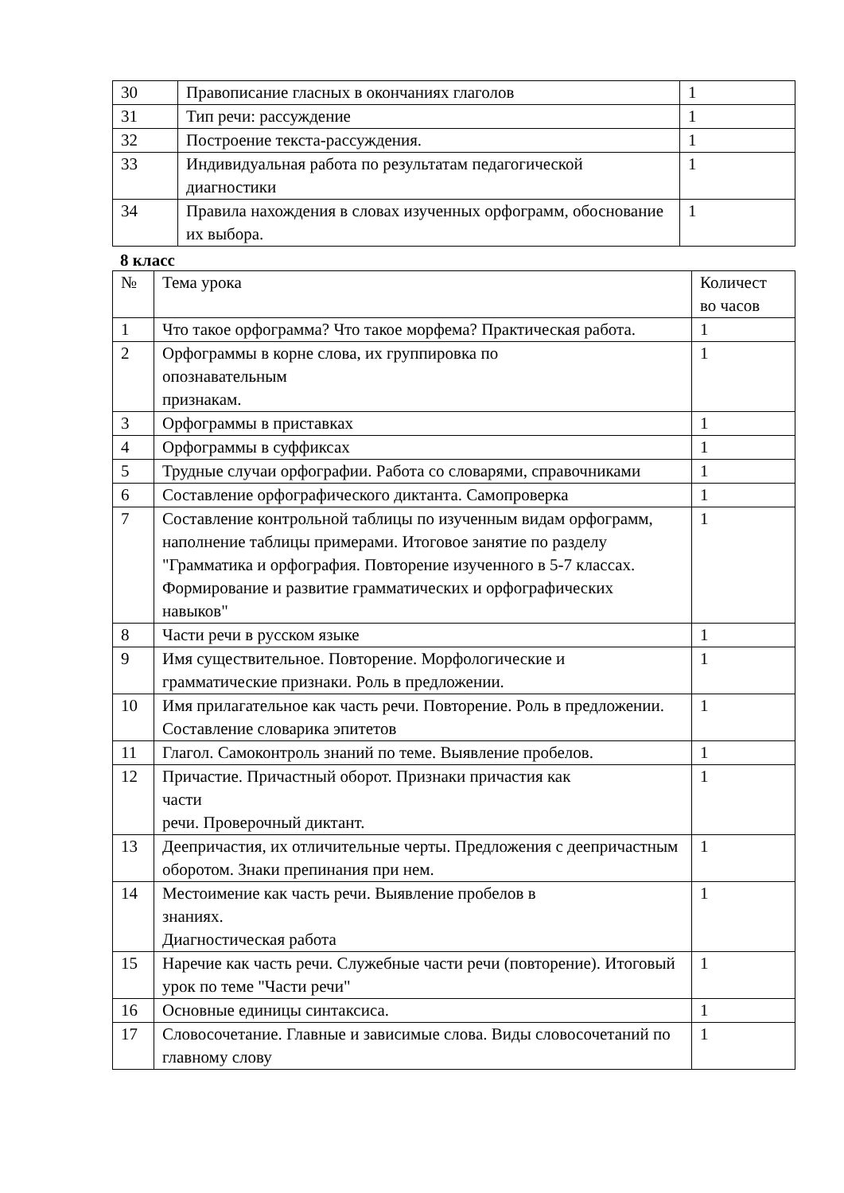| 30 | Правописание гласных в окончаниях глаголов | 1 |
| 31 | Тип речи: рассуждение | 1 |
| 32 | Построение текста-рассуждения. | 1 |
| 33 | Индивидуальная работа по результатам педагогической диагностики | 1 |
| 34 | Правила нахождения в словах изученных орфограмм, обоснование их выбора. | 1 |
8 класс
| № | Тема урока | Количест во часов |
| --- | --- | --- |
| 1 | Что такое орфограмма? Что такое морфема? Практическая работа. | 1 |
| 2 | Орфограммы в корне слова, их группировка по опознавательным признакам. | 1 |
| 3 | Орфограммы в приставках | 1 |
| 4 | Орфограммы в суффиксах | 1 |
| 5 | Трудные случаи орфографии. Работа со словарями, справочниками | 1 |
| 6 | Составление орфографического диктанта. Самопроверка | 1 |
| 7 | Составление контрольной таблицы по изученным видам орфограмм, наполнение таблицы примерами. Итоговое занятие по разделу "Грамматика и орфография. Повторение изученного в 5-7 классах. Формирование и развитие грамматических и орфографических навыков" | 1 |
| 8 | Части речи в русском языке | 1 |
| 9 | Имя существительное. Повторение. Морфологические и грамматические признаки. Роль в предложении. | 1 |
| 10 | Имя прилагательное как часть речи. Повторение. Роль в предложении. Составление словарика эпитетов | 1 |
| 11 | Глагол. Самоконтроль знаний по теме. Выявление пробелов. | 1 |
| 12 | Причастие. Причастный оборот. Признаки причастия как части речи. Проверочный диктант. | 1 |
| 13 | Деепричастия, их отличительные черты. Предложения с деепричастным оборотом. Знаки препинания при нем. | 1 |
| 14 | Местоимение как часть речи. Выявление пробелов в знаниях. Диагностическая работа | 1 |
| 15 | Наречие как часть речи. Служебные части речи (повторение). Итоговый урок по теме "Части речи" | 1 |
| 16 | Основные единицы синтаксиса. | 1 |
| 17 | Словосочетание. Главные и зависимые слова. Виды словосочетаний по главному слову | 1 |